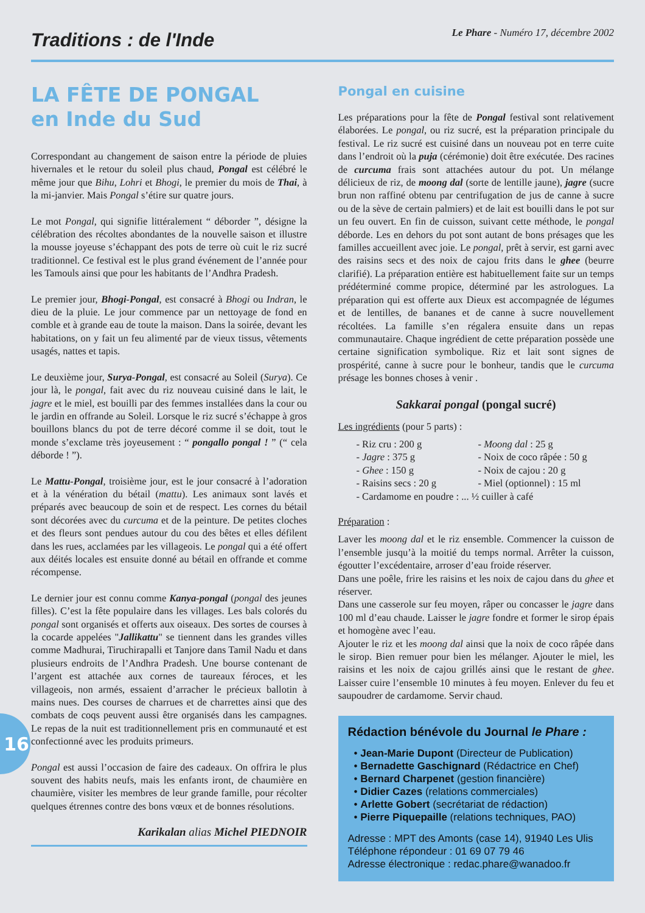Traditions : de l'Inde
Le Phare - Numéro 17, décembre 2002
LA FÊTE DE PONGAL
en Inde du Sud
Correspondant au changement de saison entre la période de pluies hivernales et le retour du soleil plus chaud, Pongal est célébré le même jour que Bihu, Lohri et Bhogi, le premier du mois de Thai, à la mi-janvier. Mais Pongal s’étire sur quatre jours.
Le mot Pongal, qui signifie littéralement “ déborder ”, désigne la célébration des récoltes abondantes de la nouvelle saison et illustre la mousse joyeuse s’échappant des pots de terre où cuit le riz sucré traditionnel. Ce festival est le plus grand événement de l’année pour les Tamouls ainsi que pour les habitants de l’Andhra Pradesh.
Le premier jour, Bhogi-Pongal, est consacré à Bhogi ou Indran, le dieu de la pluie. Le jour commence par un nettoyage de fond en comble et à grande eau de toute la maison. Dans la soirée, devant les habitations, on y fait un feu alimenté par de vieux tissus, vêtements usagés, nattes et tapis.
Le deuxième jour, Surya-Pongal, est consacré au Soleil (Surya). Ce jour là, le pongal, fait avec du riz nouveau cuisiné dans le lait, le jagre et le miel, est bouilli par des femmes installées dans la cour ou le jardin en offrande au Soleil. Lorsque le riz sucré s’échappe à gros bouillons blancs du pot de terre décoré comme il se doit, tout le monde s’exclame très joyeusement : “ pongallo pongal ! ” (“ cela déborde ! ”).
Le Mattu-Pongal, troisième jour, est le jour consacré à l’adoration et à la vénération du bétail (mattu). Les animaux sont lavés et préparés avec beaucoup de soin et de respect. Les cornes du bétail sont décorées avec du curcuma et de la peinture. De petites cloches et des fleurs sont pendues autour du cou des bêtes et elles défilent dans les rues, acclamées par les villageois. Le pongal qui a été offert aux déités locales est ensuite donné au bétail en offrande et comme récompense.
Le dernier jour est connu comme Kanya-pongal (pongal des jeunes filles). C’est la fête populaire dans les villages. Les bals colorés du pongal sont organisés et offerts aux oiseaux. Des sortes de courses à la cocarde appelées "Jallikattu" se tiennent dans les grandes villes comme Madhurai, Tiruchirapalli et Tanjore dans Tamil Nadu et dans plusieurs endroits de l’Andhra Pradesh. Une bourse contenant de l’argent est attachée aux cornes de taureaux féroces, et les villageois, non armés, essaient d’arracher le précieux ballotin à mains nues. Des courses de charrues et de charrettes ainsi que des combats de coqs peuvent aussi être organisés dans les campagnes. Le repas de la nuit est traditionnellement pris en communauté et est confectionné avec les produits primeurs.
Pongal est aussi l’occasion de faire des cadeaux. On offrira le plus souvent des habits neufs, mais les enfants iront, de chaumière en chaumière, visiter les membres de leur grande famille, pour récolter quelques étrennes contre des bons vœux et de bonnes résolutions.
Karikalan alias Michel PIEDNOIR
Pongal en cuisine
Les préparations pour la fête de Pongal festival sont relativement élaborées. Le pongal, ou riz sucré, est la préparation principale du festival. Le riz sucré est cuisiné dans un nouveau pot en terre cuite dans l’endroit où la puja (cérémonie) doit être exécutée. Des racines de curcuma frais sont attachées autour du pot. Un mélange délicieux de riz, de moong dal (sorte de lentille jaune), jagre (sucre brun non raffiné obtenu par centrifugation de jus de canne à sucre ou de la sève de certain palmiers) et de lait est bouilli dans le pot sur un feu ouvert. En fin de cuisson, suivant cette méthode, le pongal déborde. Les en dehors du pot sont autant de bons présages que les familles accueillent avec joie. Le pongal, prêt à servir, est garni avec des raisins secs et des noix de cajou frits dans le ghee (beurre clarifié). La préparation entière est habituellement faite sur un temps prédéterminé comme propice, déterminé par les astrologues. La préparation qui est offerte aux Dieux est accompagnée de légumes et de lentilles, de bananes et de canne à sucre nouvellement récoltées. La famille s’en régalera ensuite dans un repas communautaire. Chaque ingrédient de cette préparation possède une certaine signification symbolique. Riz et lait sont signes de prospérité, canne à sucre pour le bonheur, tandis que le curcuma présage les bonnes choses à venir .
Sakkarai pongal (pongal sucré)
Les ingrédients (pour 5 parts) :
- Riz cru : 200 g - Moong dal : 25 g - Jagre : 375 g - Noix de coco râpée : 50 g - Ghee : 150 g - Noix de cajou : 20 g - Raisins secs : 20 g - Miel (optionnel) : 15 ml - Cardamome en poudre : ... ½ cuiller à café
Préparation :
Laver les moong dal et le riz ensemble. Commencer la cuisson de l’ensemble jusqu’à la moitié du temps normal. Arrêter la cuisson, égoutter l’excédentaire, arroser d’eau froide réserver.
Dans une poêle, frire les raisins et les noix de cajou dans du ghee et réserver.
Dans une casserole sur feu moyen, râper ou concasser le jagre dans 100 ml d’eau chaude. Laisser le jagre fondre et former le sirop épais et homogène avec l’eau.
Ajouter le riz et les moong dal ainsi que la noix de coco râpée dans le sirop. Bien remuer pour bien les mélanger. Ajouter le miel, les raisins et les noix de cajou grillés ainsi que le restant de ghee. Laisser cuire l’ensemble 10 minutes à feu moyen. Enlever du feu et saupoudrer de cardamome. Servir chaud.
Rédaction bénévole du Journal le Phare :
• Jean-Marie Dupont (Directeur de Publication)
• Bernadette Gaschignard (Rédactrice en Chef)
• Bernard Charpenet (gestion financière)
• Didier Cazes (relations commerciales)
• Arlette Gobert (secrétariat de rédaction)
• Pierre Piquepaille (relations techniques, PAO)
Adresse : MPT des Amonts (case 14), 91940 Les Ulis
Téléphone répondeur : 01 69 07 79 46
Adresse électronique : redac.phare@wanadoo.fr
16